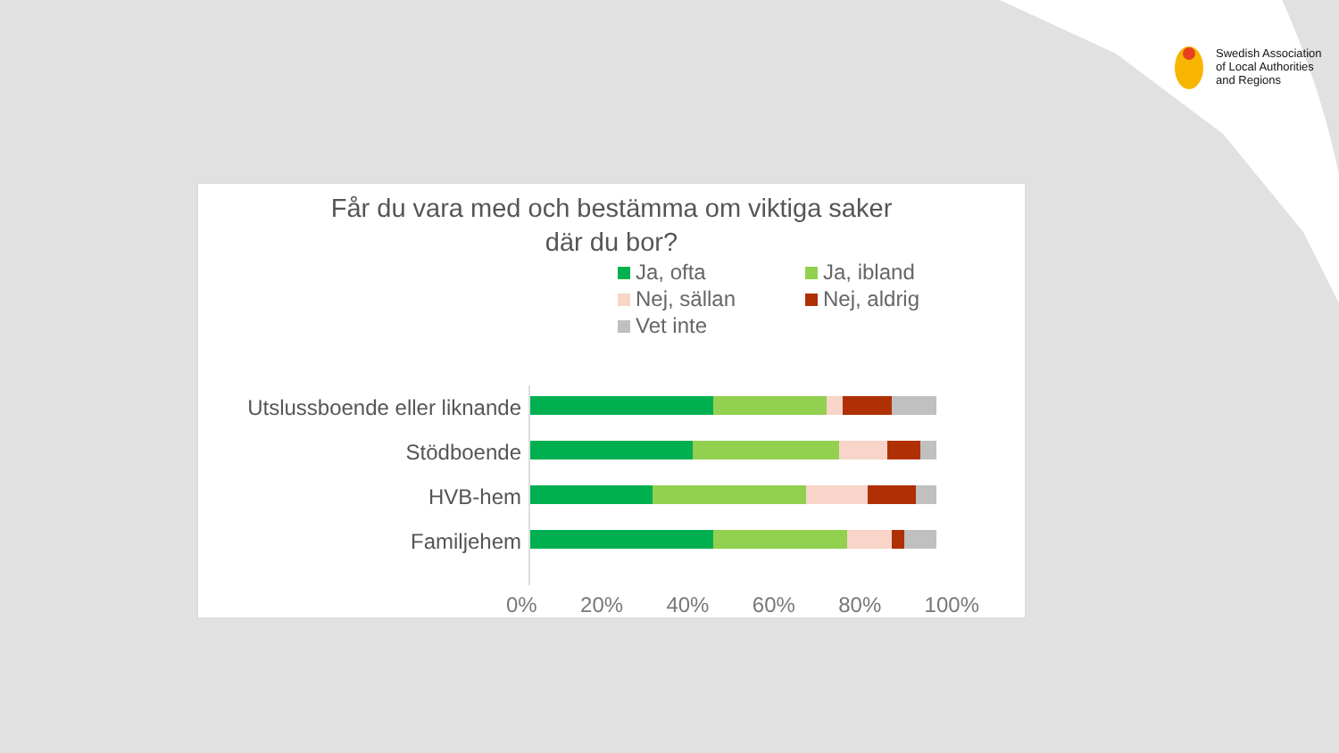Swedish Association
of Local Authorities
and Regions
Får du vara med och bestämma om viktiga saker
där du bor?
Ja, ofta Ja, ibland Nej, sällan Nej, aldrig Vet inte
Utslussboende eller liknande
Stödboende
HVB-hem
Familjehem
0% 20% 40% 60% 80% 100%